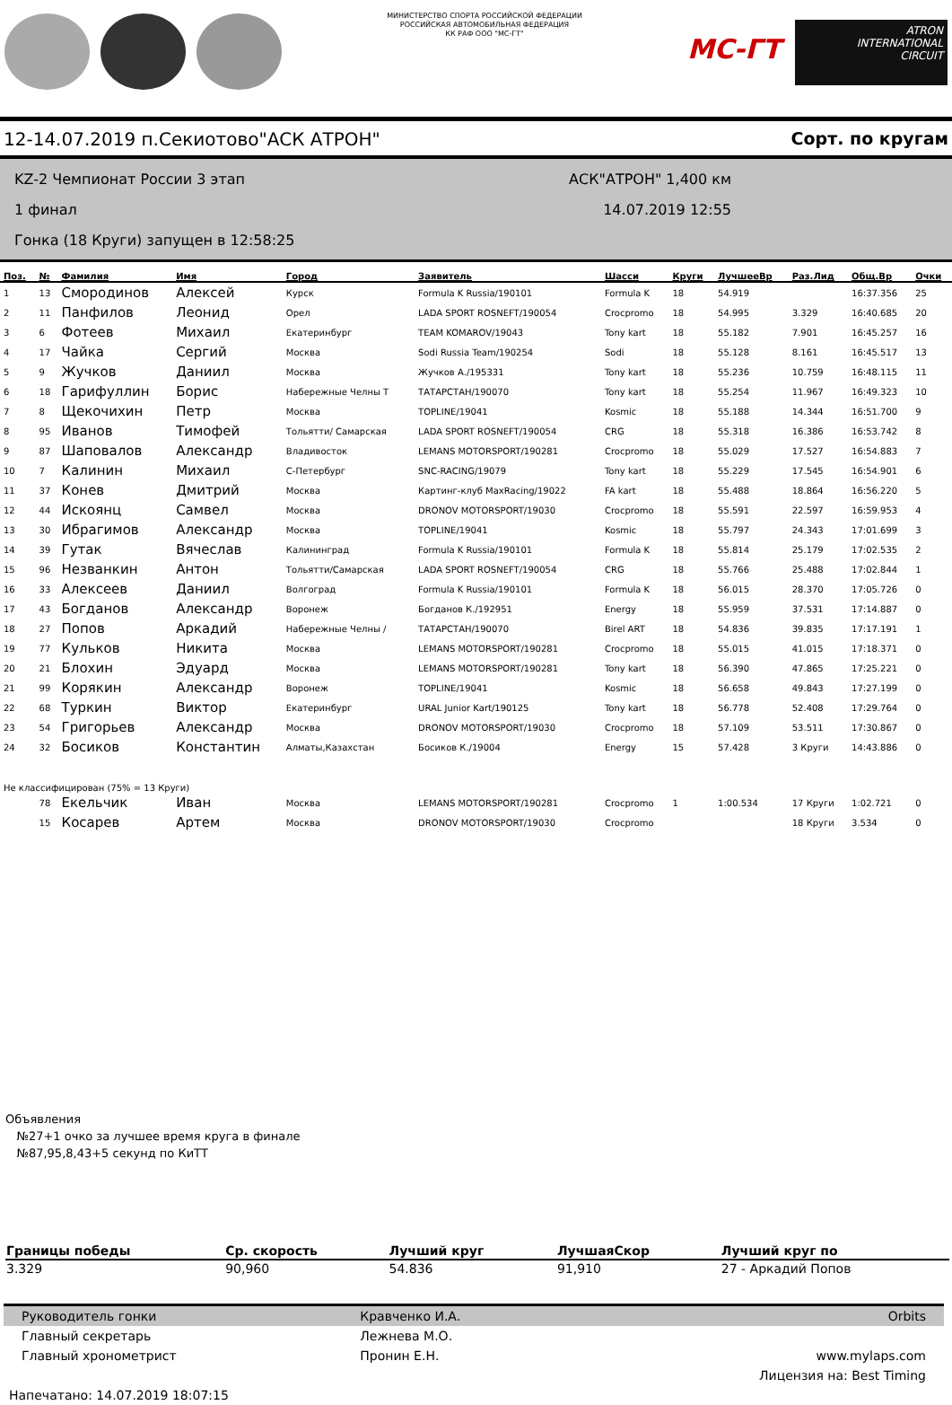МИНИСТЕРСТВО СПОРТА РОССИЙСКОЙ ФЕДЕРАЦИИ
РОССИЙСКАЯ АВТОМОБИЛЬНАЯ ФЕДЕРАЦИЯ
КК РАФ ООО "МС-ГТ"
МС-ГТ
ATRON
INTERNATIONAL
CIRCUIT
12-14.07.2019 п.Секиотово"АСК АТРОН" Сорт. по кругам
KZ-2 Чемпионат России 3 этап
1 финал
Гонка (18 Круги) запущен в 12:58:25
АСК"АТРОН" 1,400 км
14.07.2019 12:55
| Поз. | № | Фамилия | Имя | Город | Заявитель | Шасси | Круги | ЛучшееВр | Раз.Лид | Общ.Вр | Очки |
| --- | --- | --- | --- | --- | --- | --- | --- | --- | --- | --- | --- |
| 1 | 13 | Смородинов | Алексей | Курск | Formula K Russia/190101 | Formula K | 18 | 54.919 | | 16:37.356 | 25 |
| 2 | 11 | Панфилов | Леонид | Орел | LADA SPORT ROSNEFT/190054 | Crocpromo | 18 | 54.995 | 3.329 | 16:40.685 | 20 |
| 3 | 6 | Фотеев | Михаил | Екатеринбург | TEAM KOMAROV/19043 | Tony kart | 18 | 55.182 | 7.901 | 16:45.257 | 16 |
| 4 | 17 | Чайка | Сергий | Москва | Sodi Russia Team/190254 | Sodi | 18 | 55.128 | 8.161 | 16:45.517 | 13 |
| 5 | 9 | Жучков | Даниил | Москва | Жучков А./195331 | Tony kart | 18 | 55.236 | 10.759 | 16:48.115 | 11 |
| 6 | 18 | Гарифуллин | Борис | Набережные Челны Т | ТАТАРСТАН/190070 | Tony kart | 18 | 55.254 | 11.967 | 16:49.323 | 10 |
| 7 | 8 | Щекочихин | Петр | Москва | TOPLINE/19041 | Kosmic | 18 | 55.188 | 14.344 | 16:51.700 | 9 |
| 8 | 95 | Иванов | Тимофей | Тольятти/ Самарская | LADA SPORT ROSNEFT/190054 | CRG | 18 | 55.318 | 16.386 | 16:53.742 | 8 |
| 9 | 87 | Шаповалов | Александр | Владивосток | LEMANS MOTORSPORT/190281 | Crocpromo | 18 | 55.029 | 17.527 | 16:54.883 | 7 |
| 10 | 7 | Калинин | Михаил | С-Петербург | SNC-RACING/19079 | Tony kart | 18 | 55.229 | 17.545 | 16:54.901 | 6 |
| 11 | 37 | Конев | Дмитрий | Москва | Картинг-клуб MaxRacing/19022 | FA kart | 18 | 55.488 | 18.864 | 16:56.220 | 5 |
| 12 | 44 | Искоянц | Самвел | Москва | DRONOV MOTORSPORT/19030 | Crocpromo | 18 | 55.591 | 22.597 | 16:59.953 | 4 |
| 13 | 30 | Ибрагимов | Александр | Москва | TOPLINE/19041 | Kosmic | 18 | 55.797 | 24.343 | 17:01.699 | 3 |
| 14 | 39 | Гутак | Вячеслав | Калининград | Formula K Russia/190101 | Formula K | 18 | 55.814 | 25.179 | 17:02.535 | 2 |
| 15 | 96 | Незванкин | Антон | Тольятти/Самарская | LADA SPORT ROSNEFT/190054 | CRG | 18 | 55.766 | 25.488 | 17:02.844 | 1 |
| 16 | 33 | Алексеев | Даниил | Волгоград | Formula K Russia/190101 | Formula K | 18 | 56.015 | 28.370 | 17:05.726 | 0 |
| 17 | 43 | Богданов | Александр | Воронеж | Богданов К./192951 | Energy | 18 | 55.959 | 37.531 | 17:14.887 | 0 |
| 18 | 27 | Попов | Аркадий | Набережные Челны / | ТАТАРСТАН/190070 | Birel ART | 18 | 54.836 | 39.835 | 17:17.191 | 1 |
| 19 | 77 | Кульков | Никита | Москва | LEMANS MOTORSPORT/190281 | Crocpromo | 18 | 55.015 | 41.015 | 17:18.371 | 0 |
| 20 | 21 | Блохин | Эдуард | Москва | LEMANS MOTORSPORT/190281 | Tony kart | 18 | 56.390 | 47.865 | 17:25.221 | 0 |
| 21 | 99 | Корякин | Александр | Воронеж | TOPLINE/19041 | Kosmic | 18 | 56.658 | 49.843 | 17:27.199 | 0 |
| 22 | 68 | Туркин | Виктор | Екатеринбург | URAL Junior Kart/190125 | Tony kart | 18 | 56.778 | 52.408 | 17:29.764 | 0 |
| 23 | 54 | Григорьев | Александр | Москва | DRONOV MOTORSPORT/19030 | Crocpromo | 18 | 57.109 | 53.511 | 17:30.867 | 0 |
| 24 | 32 | Босиков | Константин | Алматы,Казахстан | Босиков К./19004 | Energy | 15 | 57.428 | 3 Круги | 14:43.886 | 0 |
| Не классифицирован (75% = 13 Круги) | | | | | | | | | | | |
| | 78 | Екельчик | Иван | Москва | LEMANS MOTORSPORT/190281 | Crocpromo | 1 | 1:00.534 | 17 Круги | 1:02.721 | 0 |
| | 15 | Косарев | Артем | Москва | DRONOV MOTORSPORT/19030 | Crocpromo | | | 18 Круги | 3.534 | 0 |
Объявления
№27+1 очко за лучшее время круга в финале
№87,95,8,43+5 секунд по КиТТ
| Границы победы | Ср. скорость | Лучший круг | ЛучшаяСкор | Лучший круг по |
| --- | --- | --- | --- | --- |
| 3.329 | 90,960 | 54.836 | 91,910 | 27 - Аркадий Попов |
| Руководитель гонки | Кравченко И.А. | Orbits |
| Главный секретарь | Лежнева М.О. | |
| Главный хронометрист | Пронин Е.Н. | www.mylaps.com |
| | | Лицензия на: Best Timing |
| Напечатано: 14.07.2019 18:07:15 | | |